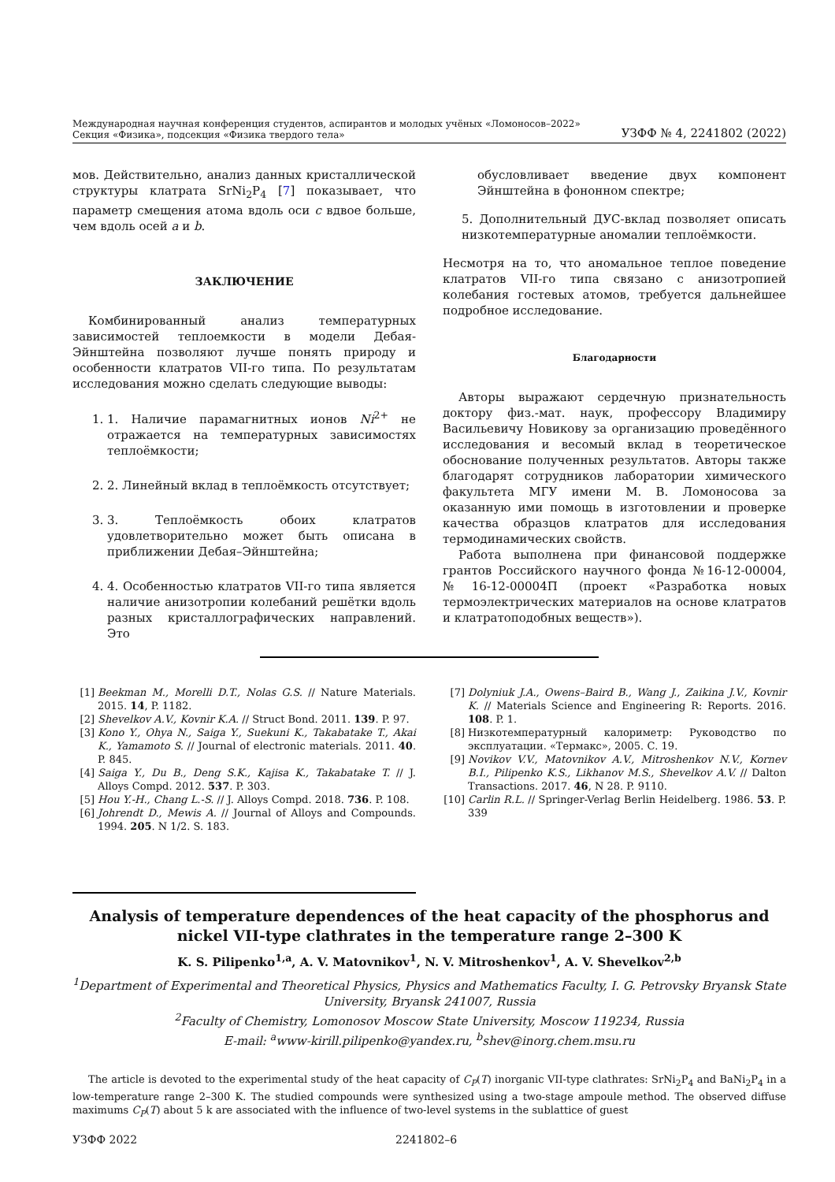Международная научная конференция студентов, аспирантов и молодых учёных «Ломоносов–2022»
Секция «Физика», подсекция «Физика твердого тела»
УЗФФ № 4, 2241802 (2022)
мов. Действительно, анализ данных кристаллической структуры клатрата SrNi<sub>2</sub>P<sub>4</sub> [7] показывает, что параметр смещения атома вдоль оси c вдвое больше, чем вдоль осей a и b.
ЗАКЛЮЧЕНИЕ
Комбинированный анализ температурных зависимостей теплоемкости в модели Дебая-Эйнштейна позволяют лучше понять природу и особенности клатратов VII-го типа. По результатам исследования можно сделать следующие выводы:
1. 1. Наличие парамагнитных ионов Ni<sup>2+</sup> не отражается на температурных зависимостях теплоёмкости;
2. 2. Линейный вклад в теплоёмкость отсутствует;
3. 3. Теплоёмкость обоих клатратов удовлетворительно может быть описана в приближении Дебая–Эйнштейна;
4. 4. Особенностью клатратов VII-го типа является наличие анизотропии колебаний решётки вдоль разных кристаллографических направлений. Это
обусловливает введение двух компонент Эйнштейна в фононном спектре;
5. Дополнительный ДУС-вклад позволяет описать низкотемпературные аномалии теплоёмкости.
Несмотря на то, что аномальное теплое поведение клатратов VII-го типа связано с анизотропией колебания гостевых атомов, требуется дальнейшее подробное исследование.
Благодарности
Авторы выражают сердечную признательность доктору физ.-мат. наук, профессору Владимиру Васильевичу Новикову за организацию проведённого исследования и весомый вклад в теоретическое обоснование полученных результатов. Авторы также благодарят сотрудников лаборатории химического факультета МГУ имени М. В. Ломоносова за оказанную ими помощь в изготовлении и проверке качества образцов клатратов для исследования термодинамических свойств.
Работа выполнена при финансовой поддержке грантов Российского научного фонда №16-12-00004, №16-12-00004П (проект «Разработка новых термоэлектрических материалов на основе клатратов и клатратоподобных веществ»).
[1] Beekman M., Morelli D.T., Nolas G.S. // Nature Materials. 2015. 14, P. 1182.
[2] Shevelkov A.V., Kovnir K.A. // Struct Bond. 2011. 139. P. 97.
[3] Kono Y., Ohya N., Saiga Y., Suekuni K., Takabatake T., Akai K., Yamamoto S. // Journal of electronic materials. 2011. 40. P. 845.
[4] Saiga Y., Du B., Deng S.K., Kajisa K., Takabatake T. // J. Alloys Compd. 2012. 537. P. 303.
[5] Hou Y.-H., Chang L.-S. // J. Alloys Compd. 2018. 736. P. 108.
[6] Johrendt D., Mewis A. // Journal of Alloys and Compounds. 1994. 205. N 1/2. S. 183.
[7] Dolyniuk J.A., Owens–Baird B., Wang J., Zaikina J.V., Kovnir K. // Materials Science and Engineering R: Reports. 2016. 108. P. 1.
[8] Низкотемпературный калориметр: Руководство по эксплуатации. «Термакс», 2005. С. 19.
[9] Novikov V.V., Matovnikov A.V., Mitroshenkov N.V., Kornev B.I., Pilipenko K.S., Likhanov M.S., Shevelkov A.V. // Dalton Transactions. 2017. 46, N 28. P. 9110.
[10] Carlin R.L. // Springer-Verlag Berlin Heidelberg. 1986. 53. P. 339
Analysis of temperature dependences of the heat capacity of the phosphorus and nickel VII-type clathrates in the temperature range 2–300 K
K. S. Pilipenko<sup>1,a</sup>, A. V. Matovnikov<sup>1</sup>, N. V. Mitroshenkov<sup>1</sup>, A. V. Shevelkov<sup>2,b</sup>
<sup>1</sup> Department of Experimental and Theoretical Physics, Physics and Mathematics Faculty, I. G. Petrovsky Bryansk State University, Bryansk 241007, Russia
<sup>2</sup> Faculty of Chemistry, Lomonosov Moscow State University, Moscow 119234, Russia
E-mail: <sup>a</sup>www-kirill.pilipenko@yandex.ru, <sup>b</sup>shev@inorg.chem.msu.ru
The article is devoted to the experimental study of the heat capacity of C<sub>P</sub>(T) inorganic VII-type clathrates: SrNi<sub>2</sub>P<sub>4</sub> and BaNi<sub>2</sub>P<sub>4</sub> in a low-temperature range 2–300 K. The studied compounds were synthesized using a two-stage ampoule method. The observed diffuse maximums C<sub>P</sub>(T) about 5 k are associated with the influence of two-level systems in the sublattice of guest
УЗФФ 2022 2241802–6